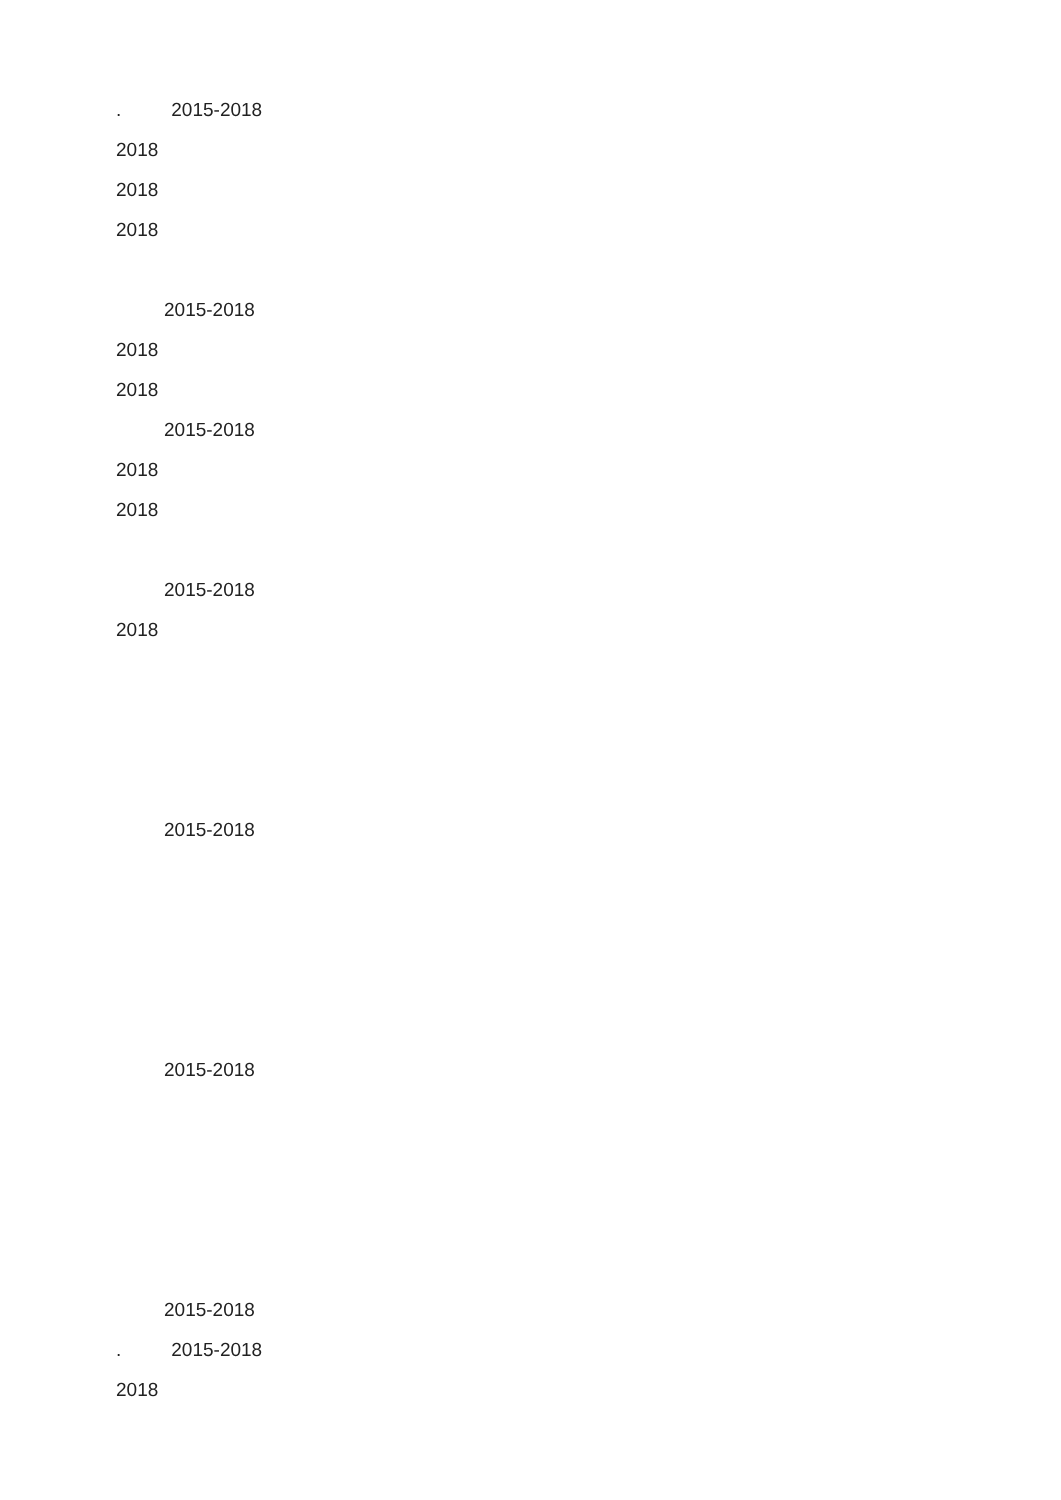. 2015-2018
2018
2018
2018
2015-2018
2018
2018
2015-2018
2018
2018
2015-2018
2018
2015-2018
2015-2018
2015-2018
. 2015-2018
2018